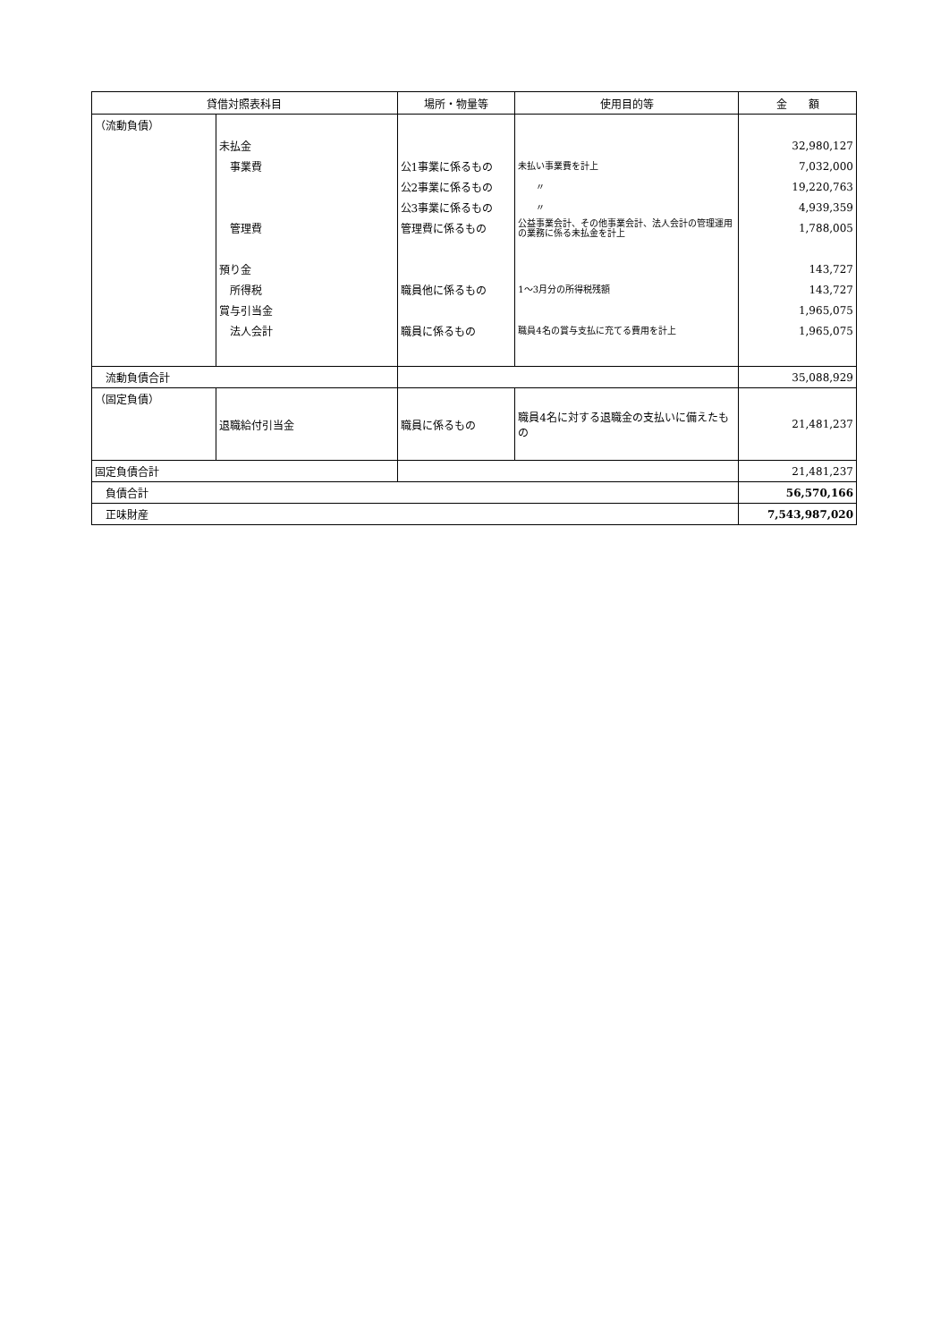| 貸借対照表科目 | | 場所・物量等 | 使用目的等 | 金 額 |
| --- | --- | --- | --- | --- |
| （流動負債） | | | | |
| | 未払金 | | | 32,980,127 |
| | 事業費 | 公1事業に係るもの | 未払い事業費を計上 | 7,032,000 |
| | | 公2事業に係るもの | 〃 | 19,220,763 |
| | | 公3事業に係るもの | 〃 | 4,939,359 |
| | 管理費 | 管理費に係るもの | 公益事業会計、その他事業会計、法人会計の管理運用の業務に係る未払金を計上 | 1,788,005 |
| | 預り金 | | | 143,727 |
| | 所得税 | 職員他に係るもの | 1～3月分の所得税残額 | 143,727 |
| | 賞与引当金 | | | 1,965,075 |
| | 法人会計 | 職員に係るもの | 職員4名の賞与支払に充てる費用を計上 | 1,965,075 |
| 流動負債合計 | | | | 35,088,929 |
| （固定負債） | | | | |
| | 退職給付引当金 | 職員に係るもの | 職員4名に対する退職金の支払いに備えたもの | 21,481,237 |
| 固定負債合計 | | | | 21,481,237 |
| 負債合計 | | | | 56,570,166 |
| 正味財産 | | | | 7,543,987,020 |